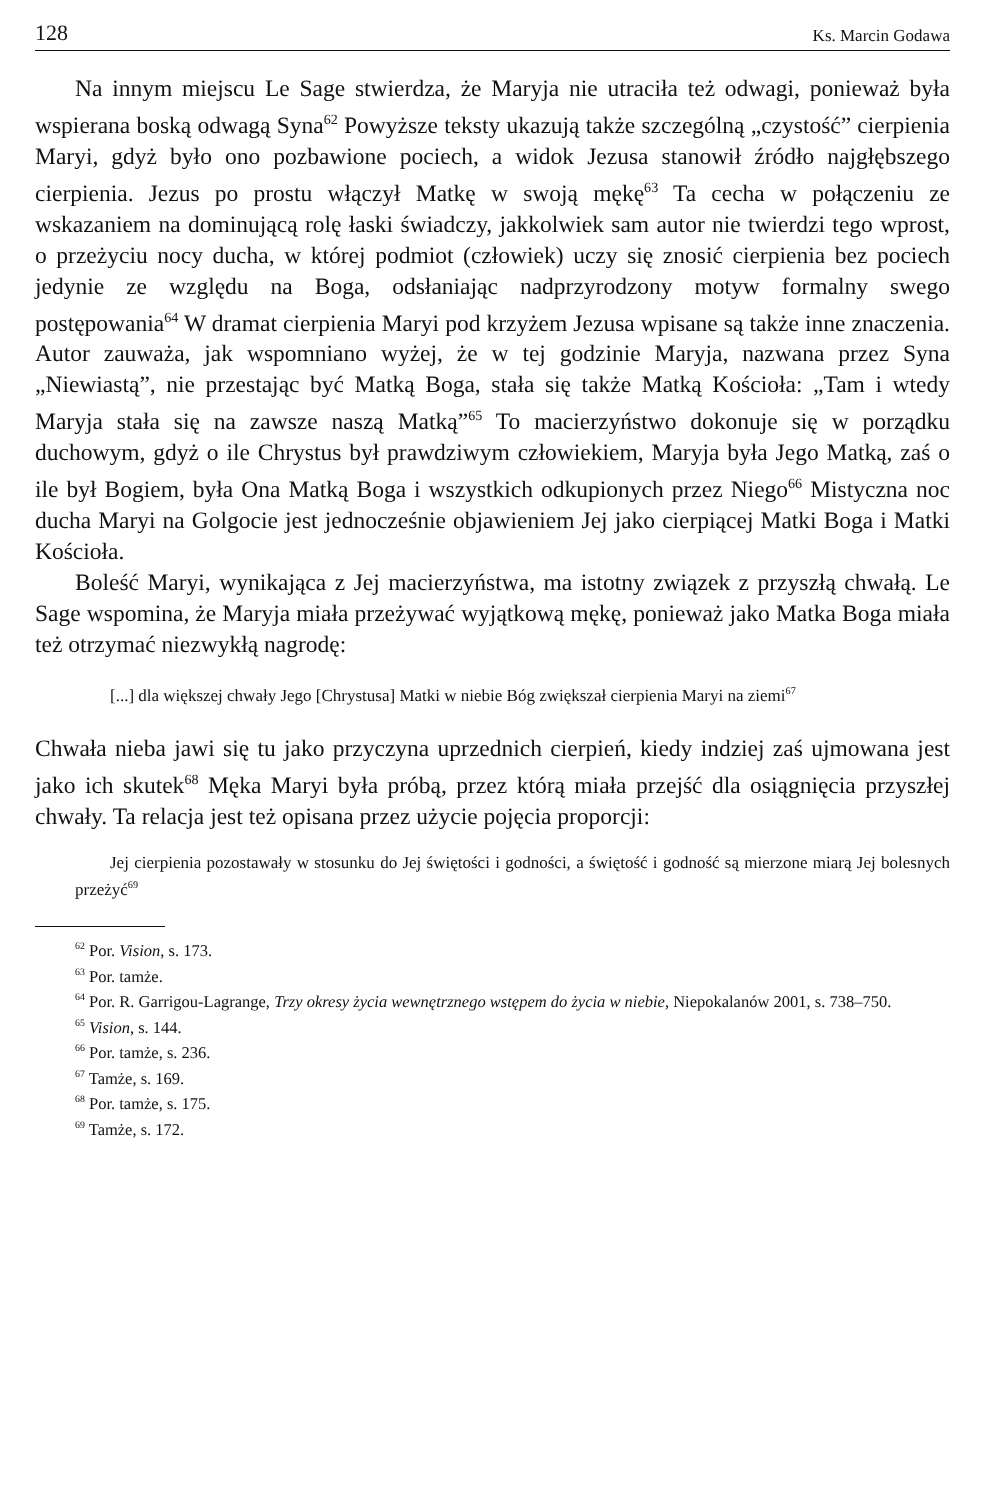128 Ks. Marcin Godawa
Na innym miejscu Le Sage stwierdza, że Maryja nie utraciła też odwagi, ponieważ była wspierana boską odwagą Syna<sup>62</sup> Powyższe teksty ukazują także szczególną „czystość” cierpienia Maryi, gdyż było ono pozbawione pociech, a widok Jezusa stanowił źródło najgłębszego cierpienia. Jezus po prostu włączył Matkę w swoją mękę<sup>63</sup> Ta cecha w połączeniu ze wskazaniem na dominującą rolę łaski świadczy, jakkolwiek sam autor nie twierdzi tego wprost, o przeżyciu nocy ducha, w której podmiot (człowiek) uczy się znosić cierpienia bez pociech jedynie ze względu na Boga, odsłaniając nadprzyrodzony motyw formalny swego postępowania<sup>64</sup> W dramat cierpienia Maryi pod krzyżem Jezusa wpisane są także inne znaczenia. Autor zauważa, jak wspomniano wyżej, że w tej godzinie Maryja, nazwana przez Syna „Niewiastą”, nie przestając być Matką Boga, stała się także Matką Kościoła: „Tam i wtedy Maryja stała się na zawsze naszą Matką”<sup>65</sup> To macierzyństwo dokonuje się w porządku duchowym, gdyż o ile Chrystus był prawdziwym człowiekiem, Maryja była Jego Matką, zaś o ile był Bogiem, była Ona Matką Boga i wszystkich odkupionych przez Niego<sup>66</sup> Mistyczna noc ducha Maryi na Golgocie jest jednocześnie objawieniem Jej jako cierpiącej Matki Boga i Matki Kościoła.
Boleść Maryi, wynikająca z Jej macierzyństwa, ma istotny związek z przyszłą chwałą. Le Sage wspomina, że Maryja miała przeżywać wyjątkową mękę, ponieważ jako Matka Boga miała też otrzymać niezwykłą nagrodę:
[...] dla większej chwały Jego [Chrystusa] Matki w niebie Bóg zwiększał cierpienia Maryi na ziemi<sup>67</sup>
Chwała nieba jawi się tu jako przyczyna uprzednich cierpień, kiedy indziej zaś ujmowana jest jako ich skutek<sup>68</sup> Męka Maryi była próbą, przez którą miała przejść dla osiągnięcia przyszłej chwały. Ta relacja jest też opisana przez użycie pojęcia proporcji:
Jej cierpienia pozostawały w stosunku do Jej świętości i godności, a świętość i godność są mierzone miarą Jej bolesnych przeżyć<sup>69</sup>
<sup>62</sup> Por. Vision, s. 173.
<sup>63</sup> Por. tamże.
<sup>64</sup> Por. R. Garrigou-Lagrange, Trzy okresy życia wewnętrznego wstępem do życia w niebie, Niepokalanów 2001, s. 738–750.
<sup>65</sup> Vision, s. 144.
<sup>66</sup> Por. tamże, s. 236.
<sup>67</sup> Tamże, s. 169.
<sup>68</sup> Por. tamże, s. 175.
<sup>69</sup> Tamże, s. 172.